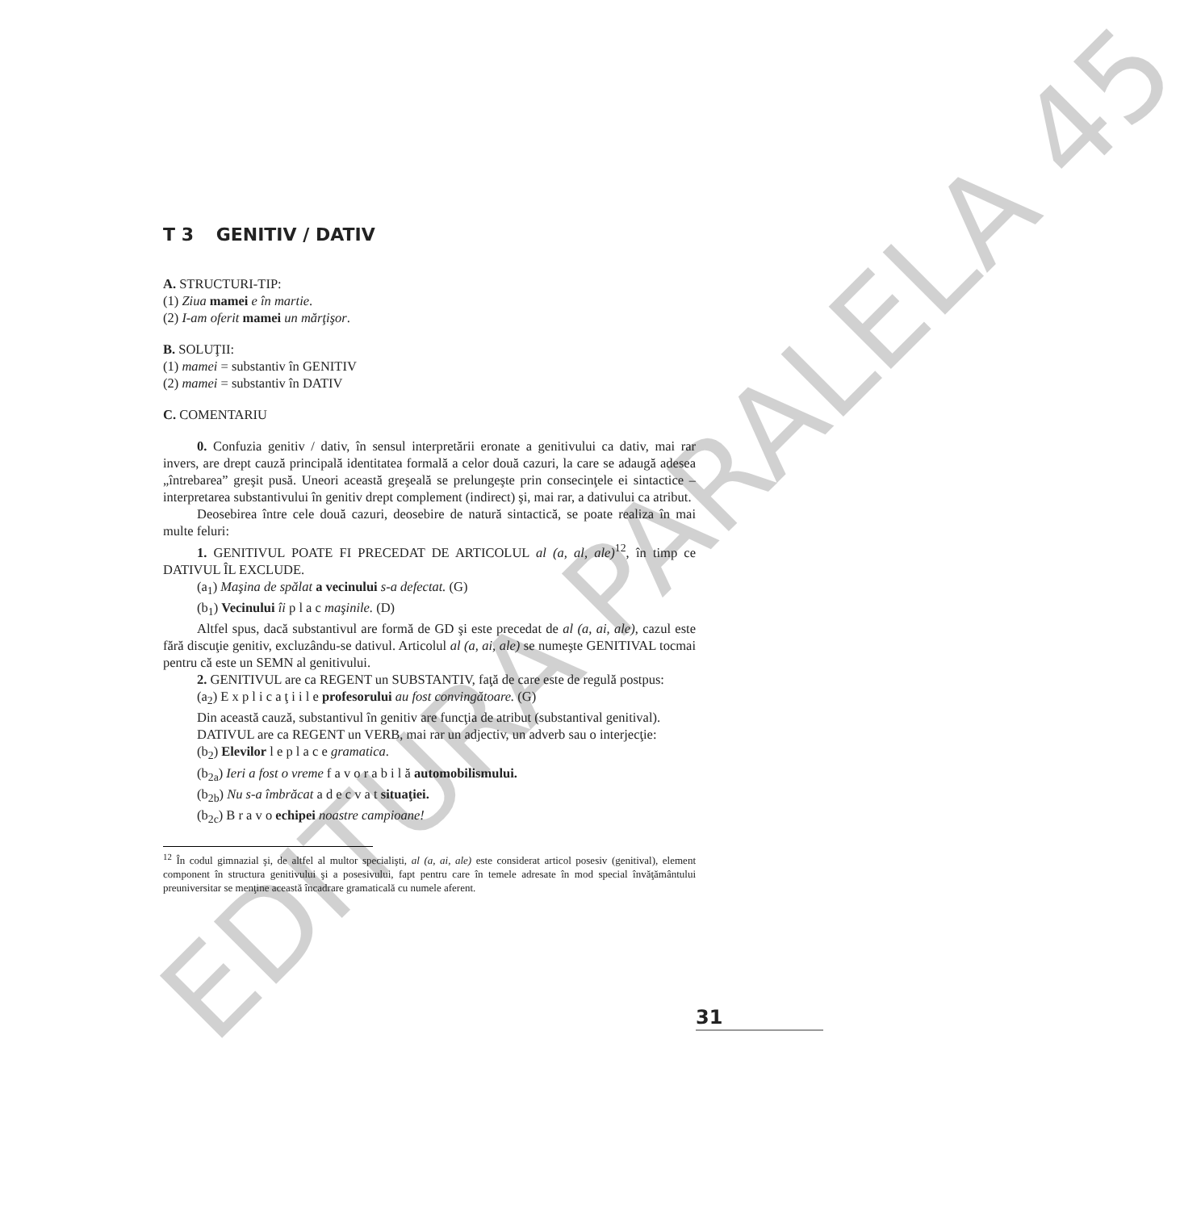EDITURA PARALELA 45
T 3 GENITIV / DATIV
A. STRUCTURI-TIP:
(1) Ziua mamei e în martie.
(2) I-am oferit mamei un mărţişor.
B. SOLUŢII:
(1) mamei = substantiv în GENITIV
(2) mamei = substantiv în DATIV
C. COMENTARIU
0. Confuzia genitiv / dativ, în sensul interpretării eronate a genitivului ca dativ, mai rar invers, are drept cauză principală identitatea formală a celor două cazuri, la care se adaugă adesea „întrebarea” greşit pusă. Uneori această greşeală se prelungeşte prin consecinţele ei sintactice – interpretarea substantivului în genitiv drept complement (indirect) şi, mai rar, a dativului ca atribut.
Deosebirea între cele două cazuri, deosebire de natură sintactică, se poate realiza în mai multe feluri:
1. GENITIVUL POATE FI PRECEDAT DE ARTICOLUL al (a, al, ale)<sup>12</sup>, în timp ce DATIVUL ÎL EXCLUDE.
(a<sub>1</sub>) Maşina de spălat a vecinului s-a defectat. (G)
(b<sub>1</sub>) Vecinului îi p l a c maşinile. (D)
Altfel spus, dacă substantivul are formă de GD şi este precedat de al (a, ai, ale), cazul este fără discuţie genitiv, excluzându-se dativul. Articolul al (a, ai, ale) se numeşte GENITIVAL tocmai pentru că este un SEMN al genitivului.
2. GENITIVUL are ca REGENT un SUBSTANTIV, faţă de care este de regulă postpus:
(a<sub>2</sub>) E x p l i c a ţ i i l e profesorului au fost convingătoare. (G)
Din această cauză, substantivul în genitiv are funcţia de atribut (substantival genitival).
DATIVUL are ca REGENT un VERB, mai rar un adjectiv, un adverb sau o interjecţie:
(b<sub>2</sub>) Elevilor l e p l a c e gramatica.
(b<sub>2a</sub>) Ieri a fost o vreme f a v o r a b i l ă automobilismului.
(b<sub>2b</sub>) Nu s-a îmbrăcat a d e c v a t situaţiei.
(b<sub>2c</sub>) B r a v o echipei noastre campioane!
<sup>12</sup> În codul gimnazial şi, de altfel al multor specialişti, al (a, ai, ale) este considerat articol posesiv (genitival), element component în structura genitivului şi a posesivului, fapt pentru care în temele adresate în mod special învăţământului preuniversitar se menţine această încadrare gramaticală cu numele aferent.
31